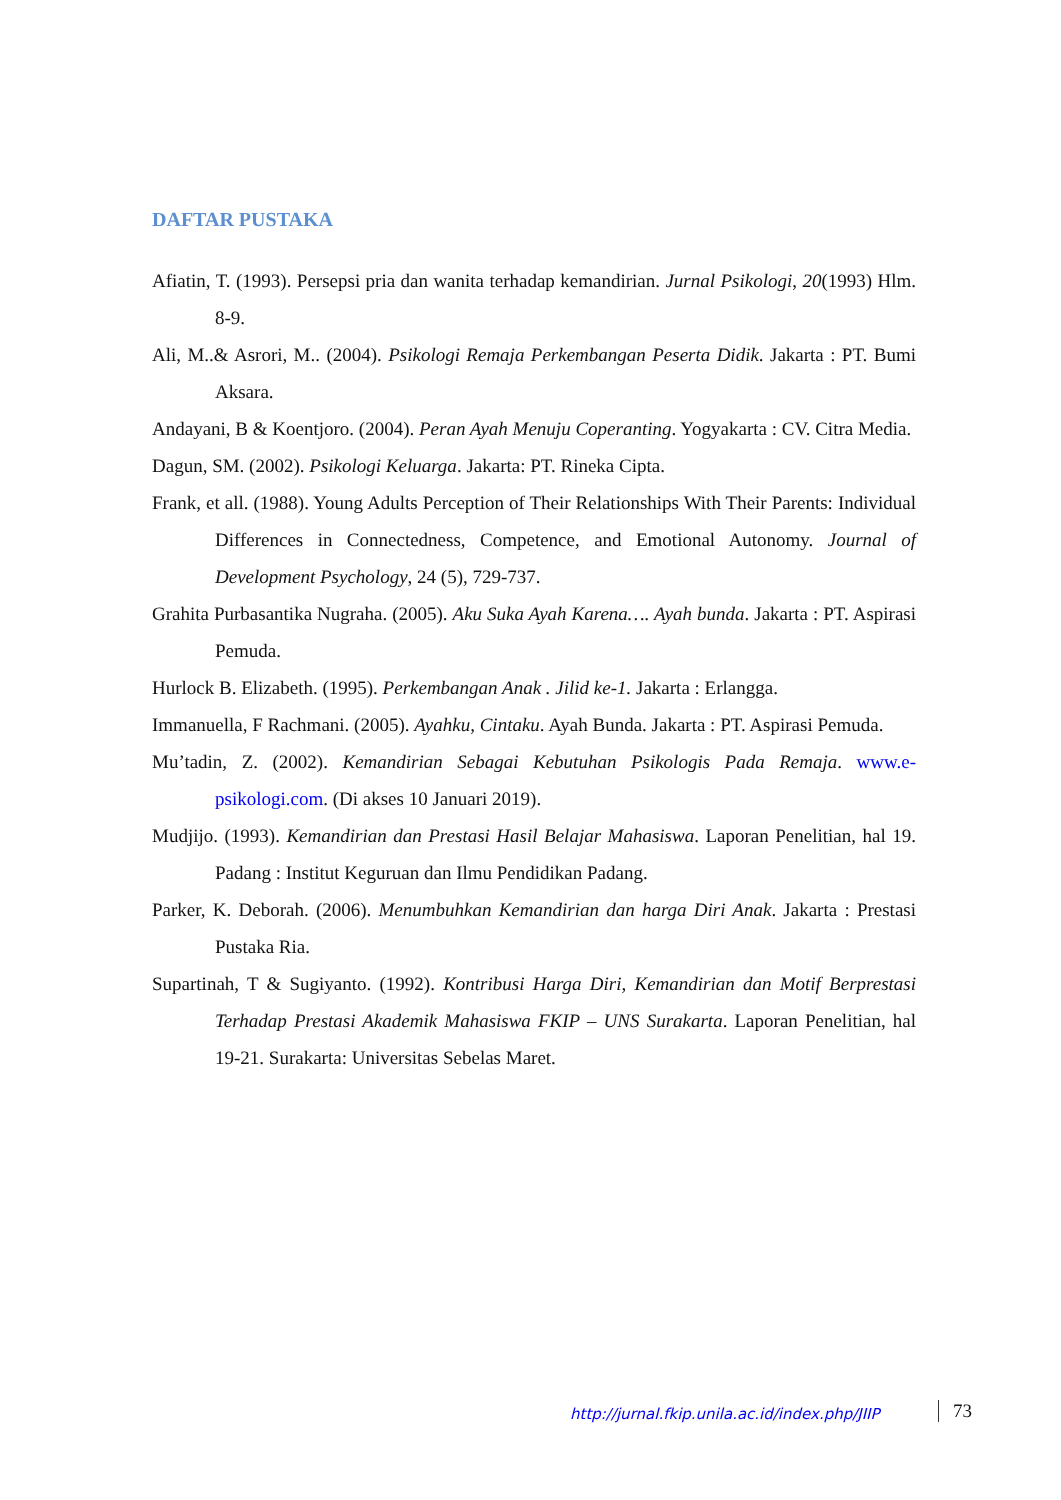DAFTAR PUSTAKA
Afiatin, T. (1993). Persepsi pria dan wanita terhadap kemandirian. Jurnal Psikologi, 20(1993) Hlm. 8-9.
Ali, M..& Asrori, M.. (2004). Psikologi Remaja Perkembangan Peserta Didik. Jakarta : PT. Bumi Aksara.
Andayani, B & Koentjoro. (2004). Peran Ayah Menuju Coperanting. Yogyakarta : CV. Citra Media.
Dagun, SM. (2002). Psikologi Keluarga. Jakarta: PT. Rineka Cipta.
Frank, et all. (1988). Young Adults Perception of Their Relationships With Their Parents: Individual Differences in Connectedness, Competence, and Emotional Autonomy. Journal of Development Psychology, 24 (5), 729-737.
Grahita Purbasantika Nugraha. (2005). Aku Suka Ayah Karena…. Ayah bunda. Jakarta : PT. Aspirasi Pemuda.
Hurlock B. Elizabeth. (1995). Perkembangan Anak . Jilid ke-1. Jakarta : Erlangga.
Immanuella, F Rachmani. (2005). Ayahku, Cintaku. Ayah Bunda. Jakarta : PT. Aspirasi Pemuda.
Mu’tadin, Z. (2002). Kemandirian Sebagai Kebutuhan Psikologis Pada Remaja. www.e-psikologi.com. (Di akses 10 Januari 2019).
Mudjijo. (1993). Kemandirian dan Prestasi Hasil Belajar Mahasiswa. Laporan Penelitian, hal 19. Padang : Institut Keguruan dan Ilmu Pendidikan Padang.
Parker, K. Deborah. (2006). Menumbuhkan Kemandirian dan harga Diri Anak. Jakarta : Prestasi Pustaka Ria.
Supartinah, T & Sugiyanto. (1992). Kontribusi Harga Diri, Kemandirian dan Motif Berprestasi Terhadap Prestasi Akademik Mahasiswa FKIP – UNS Surakarta. Laporan Penelitian, hal 19-21. Surakarta: Universitas Sebelas Maret.
http://jurnal.fkip.unila.ac.id/index.php/JIIP
73